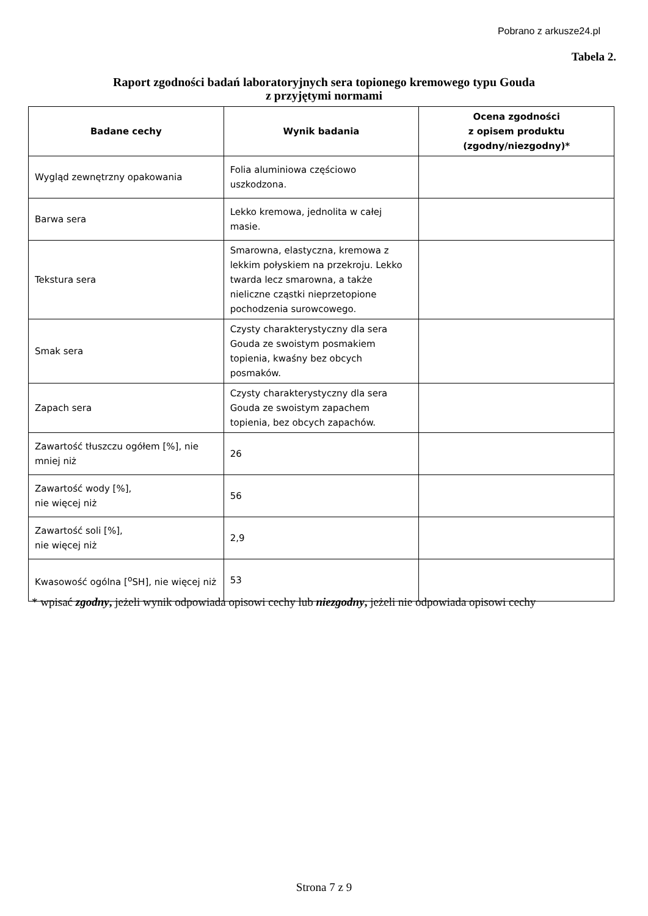Pobrano z arkusze24.pl
Tabela 2.
Raport zgodności badań laboratoryjnych sera topionego kremowego typu Gouda
z przyjętymi normami
| Badane cechy | Wynik badania | Ocena zgodności z opisem produktu (zgodny/niezgodny)* |
| --- | --- | --- |
| Wygląd zewnętrzny opakowania | Folia aluminiowa częściowo uszkodzona. | |
| Barwa sera | Lekko kremowa, jednolita w całej masie. | |
| Tekstura sera | Smarowna, elastyczna, kremowa z lekkim połyskiem na przekroju. Lekko twarda lecz smarowna, a także nieliczne cząstki nieprzetopione pochodzenia surowcowego. | |
| Smak sera | Czysty charakterystyczny dla sera Gouda ze swoistym posmakiem topienia, kwaśny bez obcych posmaków. | |
| Zapach sera | Czysty charakterystyczny dla sera Gouda ze swoistym zapachem topienia, bez obcych zapachów. | |
| Zawartość tłuszczu ogółem [%], nie mniej niż | 26 | |
| Zawartość wody [%], nie więcej niż | 56 | |
| Zawartość soli [%], nie więcej niż | 2,9 | |
| Kwasowość ogólna [<sup>o</sup>SH], nie więcej niż | 53 | |
* wpisać zgodny, jeżeli wynik odpowiada opisowi cechy lub niezgodny, jeżeli nie odpowiada opisowi cechy
Strona 7 z 9